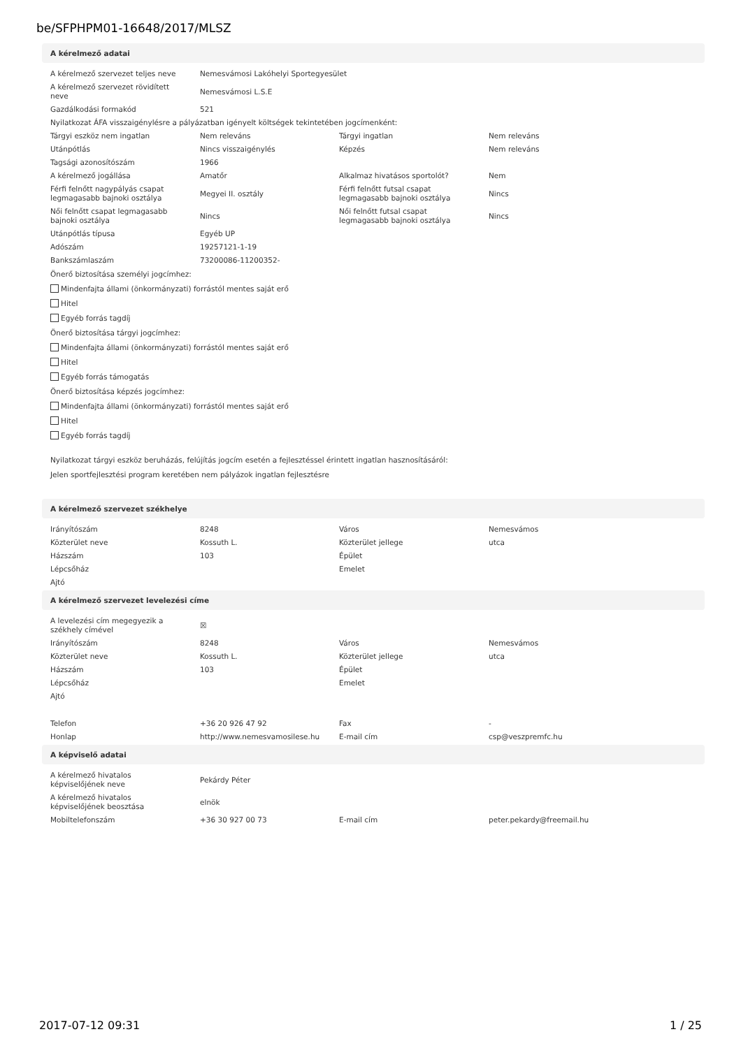be/SFPHPM01-16648/2017/MLSZ
A kérelmező adatai
| A kérelmező szervezet teljes neve | Nemesvámosi Lakóhelyi Sportegyesület | | |
| A kérelmező szervezet rövidített neve | Nemesvámosi L.S.E | | |
| Gazdálkodási formakód | 521 | | |
| Nyilatkozat ÁFA visszaigénylésre a pályázatban igényelt költségek tekintetében jogcímenként: | | | |
| Tárgyi eszköz nem ingatlan | Nem releváns | Tárgyi ingatlan | Nem releváns |
| Utánpótlás | Nincs visszaigénylés | Képzés | Nem releváns |
| Tagsági azonosítószám | 1966 | | |
| A kérelmező jogállása | Amatőr | Alkalmaz hivatásos sportolót? | Nem |
| Férfi felnőtt nagypályás csapat legmagasabb bajnoki osztálya | Megyei II. osztály | Férfi felnőtt futsal csapat legmagasabb bajnoki osztálya | Nincs |
| Női felnőtt csapat legmagasabb bajnoki osztálya | Nincs | Női felnőtt futsal csapat legmagasabb bajnoki osztálya | Nincs |
| Utánpótlás típusa | Egyéb UP | | |
| Adószám | 19257121-1-19 | | |
| Bankszámlaszám | 73200086-11200352- | | |
Önerő biztosítása személyi jogcímhez:
Mindenfajta állami (önkormányzati) forrástól mentes saját erő
Hitel
Egyéb forrás tagdíj
Önerő biztosítása tárgyi jogcímhez:
Mindenfajta állami (önkormányzati) forrástól mentes saját erő
Hitel
Egyéb forrás támogatás
Önerő biztosítása képzés jogcímhez:
Mindenfajta állami (önkormányzati) forrástól mentes saját erő
Hitel
Egyéb forrás tagdíj
Nyilatkozat tárgyi eszköz beruházás, felújítás jogcím esetén a fejlesztéssel érintett ingatlan hasznosításáról:
Jelen sportfejlesztési program keretében nem pályázok ingatlan fejlesztésre
A kérelmező szervezet székhelye
| Irányítószám | 8248 | Város | Nemesvámos |
| Közterület neve | Kossuth L. | Közterület jellege | utca |
| Házszám | 103 | Épület | |
| Lépcsőház | | Emelet | |
| Ajtó | | | |
A kérelmező szervezet levelezési címe
| A levelezési cím megegyezik a székhely címével | ☒ | | |
| Irányítószám | 8248 | Város | Nemesvámos |
| Közterület neve | Kossuth L. | Közterület jellege | utca |
| Házszám | 103 | Épület | |
| Lépcsőház | | Emelet | |
| Ajtó | | | |
| Telefon | +36 20 926 47 92 | Fax | - |
| Honlap | http://www.nemesvamosilese.hu | E-mail cím | csp@veszpremfc.hu |
A képviselő adatai
| A kérelmező hivatalos képviselőjének neve | Pekárdy Péter | | |
| A kérelmező hivatalos képviselőjének beosztása | elnök | | |
| Mobiltelefonszám | +36 30 927 00 73 | E-mail cím | peter.pekardy@freemail.hu |
2017-07-12 09:31 1 / 25